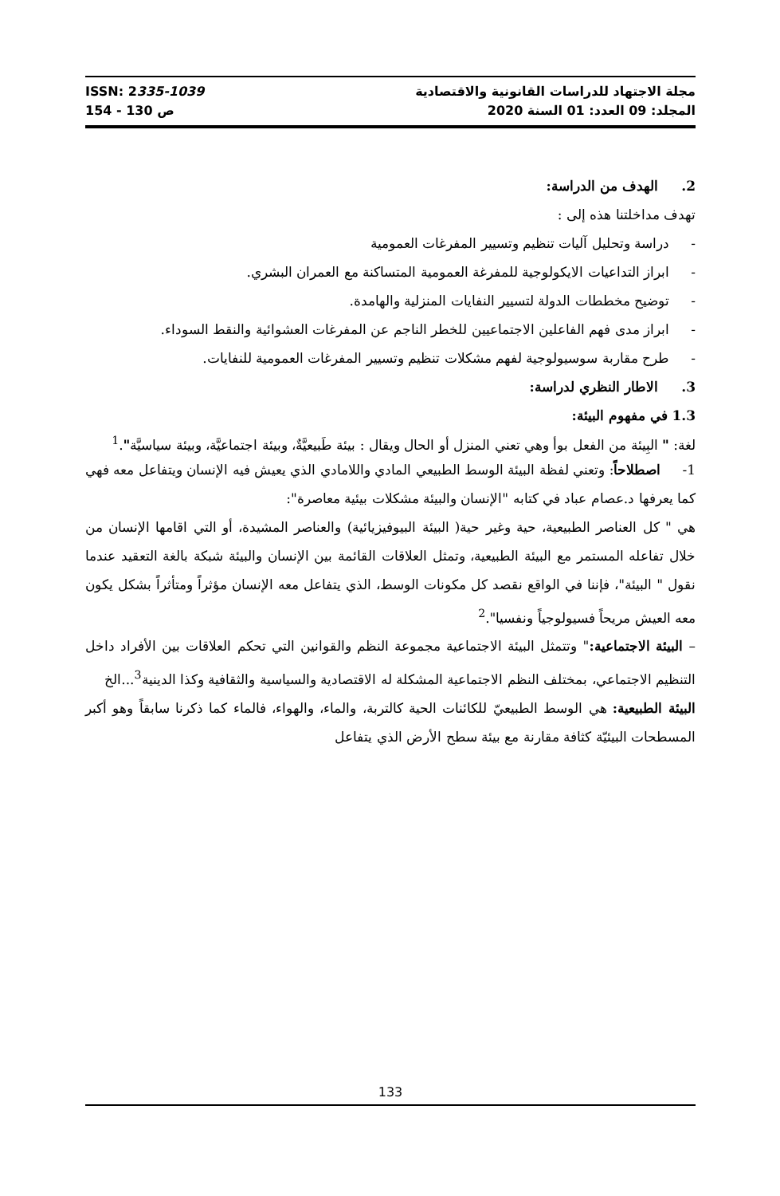ISSN: 2335-1039 مجلة الاجتهاد للدراسات القانونية والاقتصادية
ص 130 - 154 المجلد: 09 العدد: 01 السنة 2020
2. الهدف من الدراسة:
تهدف مداخلتنا هذه إلى :
- دراسة وتحليل آليات تنظيم وتسيير المفرغات العمومية
- ابراز التداعيات الايكولوجية للمفرغة العمومية المتساكنة مع العمران البشري.
- توضيح مخططات الدولة لتسيير النفايات المنزلية والهامدة.
- ابراز مدى فهم الفاعلين الاجتماعيين للخطر الناجم عن المفرغات العشوائية والنقط السوداء.
- طرح مقاربة سوسيولوجية لفهم مشكلات تنظيم وتسيير المفرغات العمومية للنفايات.
3. الاطار النظري لدراسة:
1.3 في مفهوم البيئة:
لغة: " البِيئة من الفعل بوأ وهي تعني المنزل أو الحال ويقال : بيئة طَبيعيَّةٌ، وبيئة اجتماعيَّة، وبيئة سياسيَّة".<sup>1</sup>
1- اصطلاحاً: وتعني لفظة البيئة الوسط الطبيعي المادي واللامادي الذي يعيش فيه الإنسان ويتفاعل معه فهي كما يعرفها د.عصام عباد في كتابه "الإنسان والبيئة مشكلات بيئية معاصرة":
هي " كل العناصر الطبيعية، حية وغير حية( البيئة البيوفيزيائية) والعناصر المشيدة، أو التي اقامها الإنسان من خلال تفاعله المستمر مع البيئة الطبيعية، وتمثل العلاقات القائمة بين الإنسان والبيئة شبكة بالغة التعقيد عندما نقول " البيئة"، فإننا في الواقع نقصد كل مكونات الوسط، الذي يتفاعل معه الإنسان مؤثراً ومتأثراً بشكل يكون معه العيش مريحاً فسيولوجياً ونفسيا".<sup>2</sup>
– البيئة الاجتماعية:" وتتمثل البيئة الاجتماعية مجموعة النظم والقوانين التي تحكم العلاقات بين الأفراد داخل التنظيم الاجتماعي، بمختلف النظم الاجتماعية المشكلة له الاقتصادية والسياسية والثقافية وكذا الدينية<sup>3</sup>...الخ
البيئة الطبيعية: هي الوسط الطبيعيّ للكائنات الحية كالتربة، والماء، والهواء، فالماء كما ذكرنا سابقاً وهو أكبر المسطحات البيئيّة كثافة مقارنة مع بيئة سطح الأرض الذي يتفاعل
133